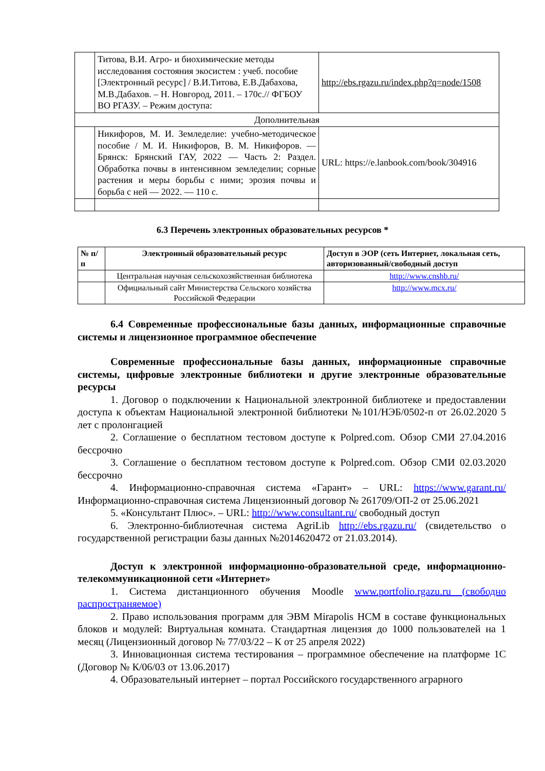| | Титова, В.И. Агро- и биохимические методы исследования состояния экосистем : учеб. пособие [Электронный ресурс] / В.И.Титова, Е.В.Дабахова, М.В.Дабахов. – Н. Новгород, 2011. – 170с.// ФГБОУ ВО РГАЗУ. – Режим доступа: | http://ebs.rgazu.ru/index.php?q=node/1508 |
| Дополнительная | | |
| | Никифоров, М. И. Земледелие: учебно-методическое пособие / М. И. Никифоров, В. М. Никифоров. — Брянск: Брянский ГАУ, 2022 — Часть 2: Раздел. Обработка почвы в интенсивном земледелии; сорные растения и меры борьбы с ними; эрозия почвы и борьба с ней — 2022. — 110 с. | URL: https://e.lanbook.com/book/304916 |
6.3 Перечень электронных образовательных ресурсов *
| № п/п | Электронный образовательный ресурс | Доступ в ЭОР (сеть Интернет, локальная сеть, авторизованный/свободный доступ |
| --- | --- | --- |
| | Центральная научная сельскохозяйственная библиотека | http://www.cnshb.ru/ |
| | Официальный сайт Министерства Сельского хозяйства Российской Федерации | http://www.mcx.ru/ |
6.4 Современные профессиональные базы данных, информационные справочные системы и лицензионное программное обеспечение
Современные профессиональные базы данных, информационные справочные системы, цифровые электронные библиотеки и другие электронные образовательные ресурсы
1. Договор о подключении к Национальной электронной библиотеке и предоставлении доступа к объектам Национальной электронной библиотеки №101/НЭБ/0502-п от 26.02.2020 5 лет с пролонгацией
2. Соглашение о бесплатном тестовом доступе к Polpred.com. Обзор СМИ 27.04.2016 бессрочно
3. Соглашение о бесплатном тестовом доступе к Polpred.com. Обзор СМИ 02.03.2020 бессрочно
4. Информационно-справочная система «Гарант» – URL: https://www.garant.ru/ Информационно-справочная система Лицензионный договор № 261709/ОП-2 от 25.06.2021
5. «Консультант Плюс». – URL: http://www.consultant.ru/ свободный доступ
6. Электронно-библиотечная система AgriLib http://ebs.rgazu.ru/ (свидетельство о государственной регистрации базы данных №2014620472 от 21.03.2014).
Доступ к электронной информационно-образовательной среде, информационно-телекоммуникационной сети «Интернет»
1. Система дистанционного обучения Moodle www.portfolio.rgazu.ru (свободно распространяемое)
2. Право использования программ для ЭВМ Mirapolis HCM в составе функциональных блоков и модулей: Виртуальная комната. Стандартная лицензия до 1000 пользователей на 1 месяц (Лицензионный договор № 77/03/22 – К от 25 апреля 2022)
3. Инновационная система тестирования – программное обеспечение на платформе 1С (Договор № К/06/03 от 13.06.2017)
4. Образовательный интернет – портал Российского государственного аграрного